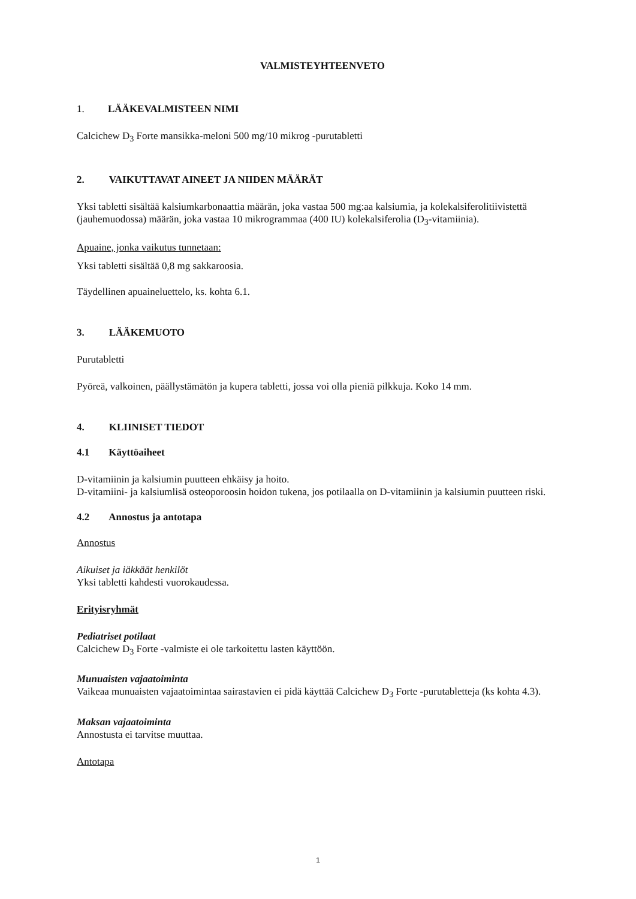VALMISTEYHTEENVETO
1. LÄÄKEVALMISTEEN NIMI
Calcichew D<sub>3</sub> Forte mansikka-meloni 500 mg/10 mikrog -purutabletti
2. VAIKUTTAVAT AINEET JA NIIDEN MÄÄRÄT
Yksi tabletti sisältää kalsiumkarbonaattia määrän, joka vastaa 500 mg:aa kalsiumia, ja kolekalsiferolitiivistettä (jauhemuodossa) määrän, joka vastaa 10 mikrogrammaa (400 IU) kolekalsiferolia (D<sub>3</sub>-vitamiinia).
Apuaine, jonka vaikutus tunnetaan:
Yksi tabletti sisältää 0,8 mg sakkaroosia.
Täydellinen apuaineluettelo, ks. kohta 6.1.
3. LÄÄKEMUOTO
Purutabletti
Pyöreä, valkoinen, päällystämätön ja kupera tabletti, jossa voi olla pieniä pilkkuja. Koko 14 mm.
4. KLIINISET TIEDOT
4.1 Käyttöaiheet
D-vitamiinin ja kalsiumin puutteen ehkäisy ja hoito.
D-vitamiini- ja kalsiumlisä osteoporoosin hoidon tukena, jos potilaalla on D-vitamiinin ja kalsiumin puutteen riski.
4.2 Annostus ja antotapa
Annostus
Aikuiset ja iäkkäät henkilöt
Yksi tabletti kahdesti vuorokaudessa.
Erityisryhmät
Pediatriset potilaat
Calcichew D<sub>3</sub> Forte -valmiste ei ole tarkoitettu lasten käyttöön.
Munuaisten vajaatoiminta
Vaikeaa munuaisten vajaatoimintaa sairastavien ei pidä käyttää Calcichew D<sub>3</sub> Forte -purutabletteja (ks kohta 4.3).
Maksan vajaatoiminta
Annostusta ei tarvitse muuttaa.
Antotapa
1